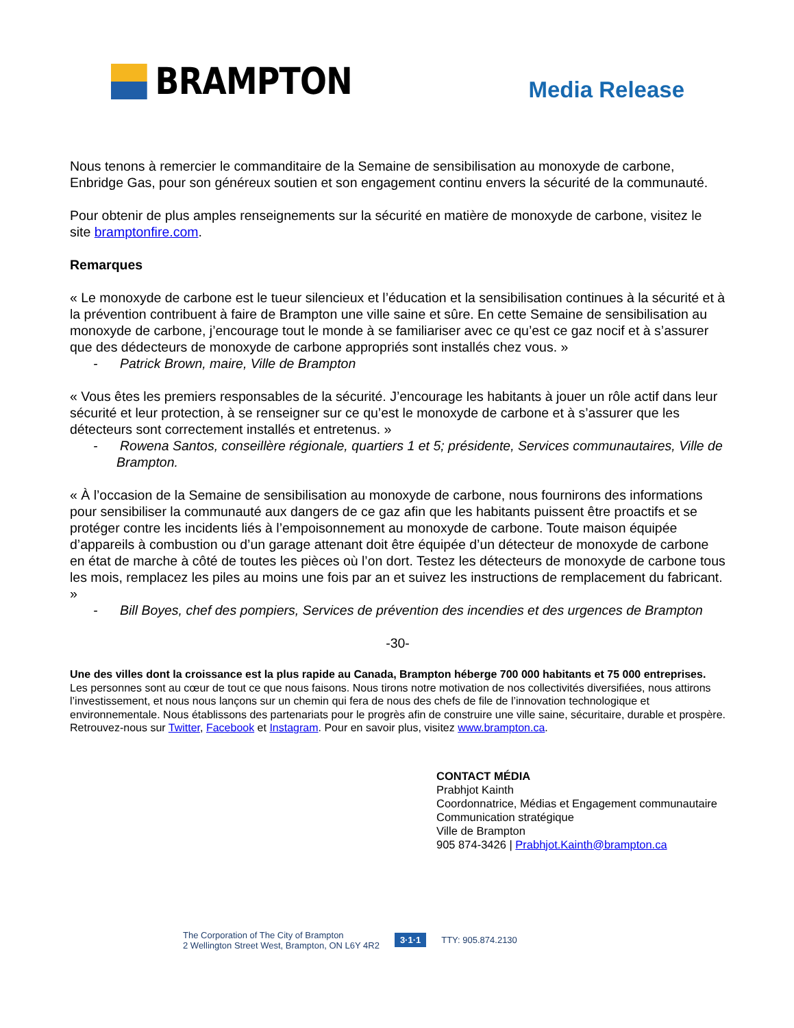BRAMPTON
Media Release
Nous tenons à remercier le commanditaire de la Semaine de sensibilisation au monoxyde de carbone, Enbridge Gas, pour son généreux soutien et son engagement continu envers la sécurité de la communauté.
Pour obtenir de plus amples renseignements sur la sécurité en matière de monoxyde de carbone, visitez le site bramptonfire.com.
Remarques
« Le monoxyde de carbone est le tueur silencieux et l’éducation et la sensibilisation continues à la sécurité et à la prévention contribuent à faire de Brampton une ville saine et sûre. En cette Semaine de sensibilisation au monoxyde de carbone, j’encourage tout le monde à se familiariser avec ce qu’est ce gaz nocif et à s’assurer que des dédecteurs de monoxyde de carbone appropriés sont installés chez vous. »
- Patrick Brown, maire, Ville de Brampton
« Vous êtes les premiers responsables de la sécurité. J’encourage les habitants à jouer un rôle actif dans leur sécurité et leur protection, à se renseigner sur ce qu’est le monoxyde de carbone et à s’assurer que les détecteurs sont correctement installés et entretenus. »
- Rowena Santos, conseillère régionale, quartiers 1 et 5; présidente, Services communautaires, Ville de Brampton.
« À l’occasion de la Semaine de sensibilisation au monoxyde de carbone, nous fournirons des informations pour sensibiliser la communauté aux dangers de ce gaz afin que les habitants puissent être proactifs et se protéger contre les incidents liés à l’empoisonnement au monoxyde de carbone. Toute maison équipée d’appareils à combustion ou d’un garage attenant doit être équipée d’un détecteur de monoxyde de carbone en état de marche à côté de toutes les pièces où l’on dort. Testez les détecteurs de monoxyde de carbone tous les mois, remplacez les piles au moins une fois par an et suivez les instructions de remplacement du fabricant. »
- Bill Boyes, chef des pompiers, Services de prévention des incendies et des urgences de Brampton
-30-
Une des villes dont la croissance est la plus rapide au Canada, Brampton héberge 700 000 habitants et 75 000 entreprises. Les personnes sont au cœur de tout ce que nous faisons. Nous tirons notre motivation de nos collectivités diversifiées, nous attirons l’investissement, et nous nous lançons sur un chemin qui fera de nous des chefs de file de l’innovation technologique et environnementale. Nous établissons des partenariats pour le progrès afin de construire une ville saine, sécuritaire, durable et prospère. Retrouvez-nous sur Twitter, Facebook et Instagram. Pour en savoir plus, visitez www.brampton.ca.
CONTACT MÉDIA
Prabhjot Kainth
Coordonnatrice, Médias et Engagement communautaire
Communication stratégique
Ville de Brampton
905 874-3426 | Prabhjot.Kainth@brampton.ca
The Corporation of The City of Brampton
2 Wellington Street West, Brampton, ON L6Y 4R2
3·1·1 TTY: 905.874.2130